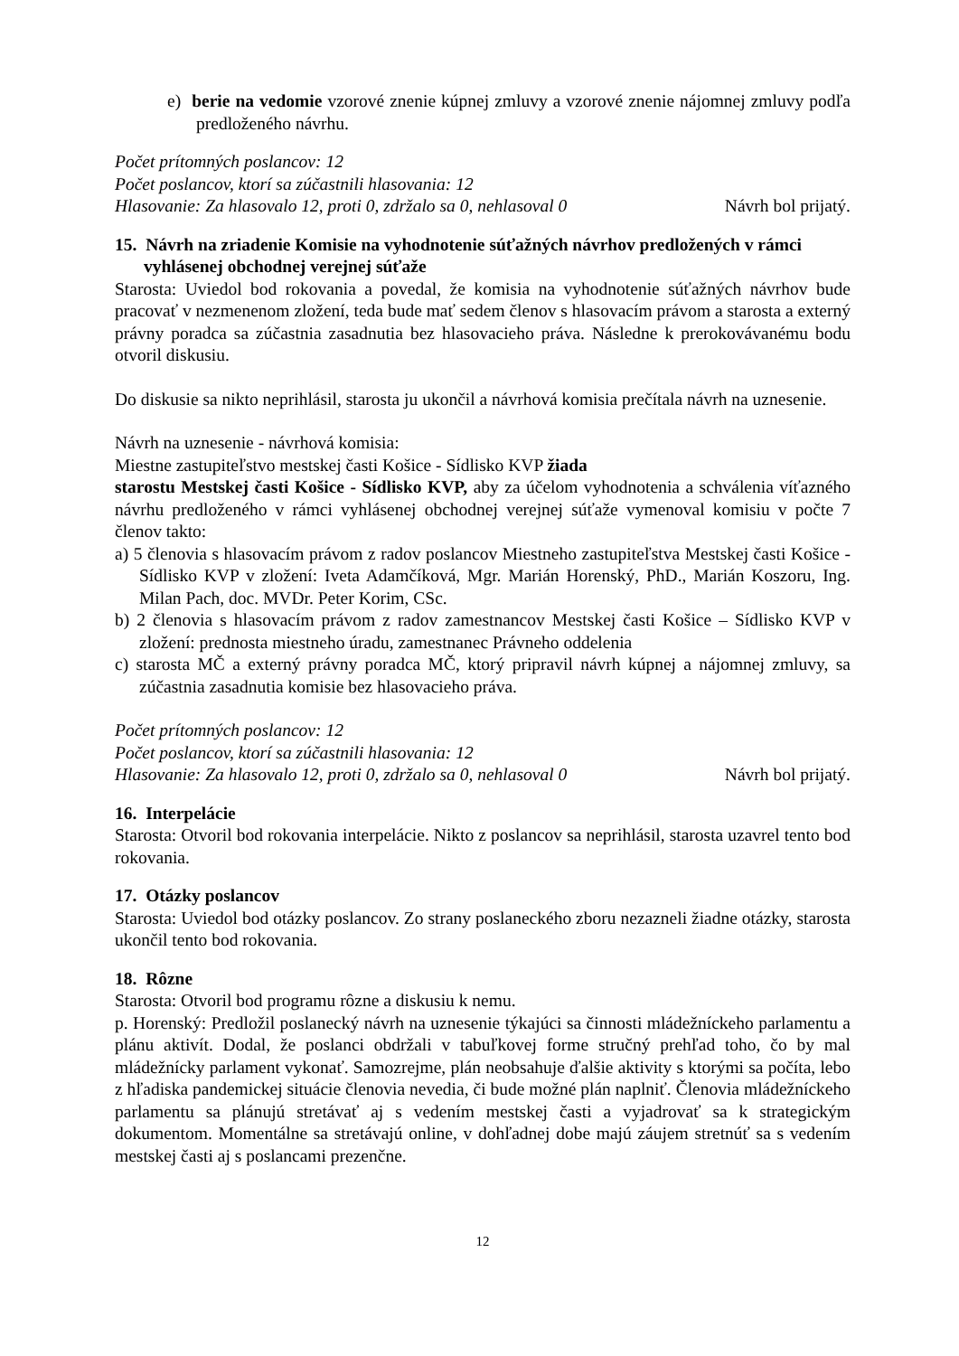e) berie na vedomie vzorové znenie kúpnej zmluvy a vzorové znenie nájomnej zmluvy podľa predloženého návrhu.
Počet prítomných poslancov: 12
Počet poslancov, ktorí sa zúčastnili hlasovania: 12
Hlasovanie: Za hlasovalo 12, proti 0, zdržalo sa 0, nehlasoval 0 Návrh bol prijatý.
15. Návrh na zriadenie Komisie na vyhodnotenie súťažných návrhov predložených v rámci vyhlásenej obchodnej verejnej súťaže
Starosta: Uviedol bod rokovania a povedal, že komisia na vyhodnotenie súťažných návrhov bude pracovať v nezmenenom zložení, teda bude mať sedem členov s hlasovacím právom a starosta a externý právny poradca sa zúčastnia zasadnutia bez hlasovacieho práva. Následne k prerokovávanému bodu otvoril diskusiu.
Do diskusie sa nikto neprihlásil, starosta ju ukončil a návrhová komisia prečítala návrh na uznesenie.
Návrh na uznesenie - návrhová komisia:
Miestne zastupiteľstvo mestskej časti Košice - Sídlisko KVP žiada
starostu Mestskej časti Košice - Sídlisko KVP, aby za účelom vyhodnotenia a schválenia víťazného návrhu predloženého v rámci vyhlásenej obchodnej verejnej súťaže vymenoval komisiu v počte 7 členov takto:
a) 5 členovia s hlasovacím právom z radov poslancov Miestneho zastupiteľstva Mestskej časti Košice - Sídlisko KVP v zložení: Iveta Adamčíková, Mgr. Marián Horenský, PhD., Marián Koszoru, Ing. Milan Pach, doc. MVDr. Peter Korim, CSc.
b) 2 členovia s hlasovacím právom z radov zamestnancov Mestskej časti Košice – Sídlisko KVP v zložení: prednosta miestneho úradu, zamestnanec Právneho oddelenia
c) starosta MČ a externý právny poradca MČ, ktorý pripravil návrh kúpnej a nájomnej zmluvy, sa zúčastnia zasadnutia komisie bez hlasovacieho práva.
Počet prítomných poslancov: 12
Počet poslancov, ktorí sa zúčastnili hlasovania: 12
Hlasovanie: Za hlasovalo 12, proti 0, zdržalo sa 0, nehlasoval 0 Návrh bol prijatý.
16. Interpelácie
Starosta: Otvoril bod rokovania interpelácie. Nikto z poslancov sa neprihlásil, starosta uzavrel tento bod rokovania.
17. Otázky poslancov
Starosta: Uviedol bod otázky poslancov. Zo strany poslaneckého zboru nezazneli žiadne otázky, starosta ukončil tento bod rokovania.
18. Rôzne
Starosta: Otvoril bod programu rôzne a diskusiu k nemu.
p. Horenský: Predložil poslanecký návrh na uznesenie týkajúci sa činnosti mládežníckeho parlamentu a plánu aktivít. Dodal, že poslanci obdržali v tabuľkovej forme stručný prehľad toho, čo by mal mládežnícky parlament vykonať. Samozrejme, plán neobsahuje ďalšie aktivity s ktorými sa počíta, lebo z hľadiska pandemickej situácie členovia nevedia, či bude možné plán naplniť. Členovia mládežníckeho parlamentu sa plánujú stretávať aj s vedením mestskej časti a vyjadrovať sa k strategickým dokumentom. Momentálne sa stretávajú online, v dohľadnej dobe majú záujem stretnúť sa s vedením mestskej časti aj s poslancami prezenčne.
12